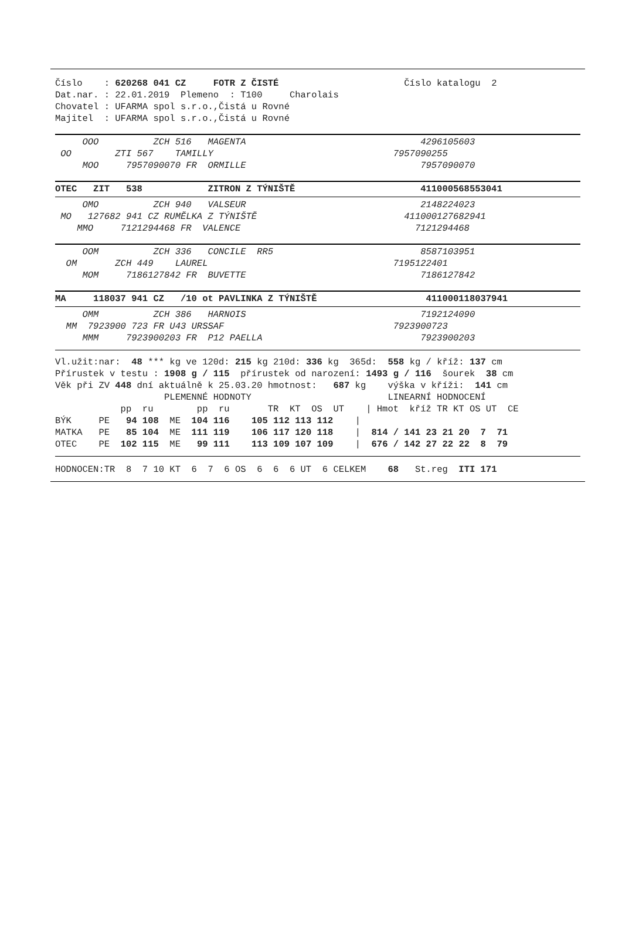Číslo    : 620268 041 CZ     FOTR Z ČISTÉ                       Číslo katalogu  2
Dat.nar. : 22.01.2019  Plemeno  : T100     Charolais
Chovatel : UFARMA spol s.r.o.,Čistá u Rovné
Majitel  : UFARMA spol s.r.o.,Čistá u Rovné
     OOO          ZCH 516   MAGENTA                                4296105603
 OO        ZTI 567    TAMILLY                                 7957090255
     MOO     7957090070 FR  ORMILLE                                7957090070
OTEC   ZIT   538            ZITRON Z TÝNIŠTĚ                       411000568553041
     OMO          ZCH 940   VALSEUR                                2148224023
 MO   127682 941 CZ RUMĚLKA Z TÝNIŠTĚ                           411000127682941
    MMO     7121294468 FR  VALENCE                                7121294468
     OOM          ZCH 336   CONCILE  RR5                           8587103951
  OM       ZCH 449    LAUREL                                  7195122401
     MOM     7186127842 FR  BUVETTE                                7186127842
MA     118037 941 CZ   /10 ot PAVLINKA Z TÝNIŠTĚ                    411000118037941
     OMM          ZCH 386   HARNOIS                                7192124090
  MM  7923900 723 FR U43 URSSAF                               7923900723
     MMM     7923900203 FR  P12 PAELLA                             7923900203
Vl.užit:nar:  48 *** kg ve 120d: 215 kg 210d: 336 kg  365d:  558 kg / kříž: 137 cm
Přírustek v testu : 1908 g / 115  přírustek od narození: 1493 g / 116  šourek  38 cm
Věk při ZV 448 dní aktuálně k 25.03.20 hmotnost:   687 kg    výška v kříži:  141 cm
                    PLEMENNÉ HODNOTY                         LINEARNÍ HODNOCENÍ
            pp  ru        pp  ru       TR  KT  OS  UT    | Hmot  kříž TR KT OS UT  CE
BÝK     PE   94 108  ME  104 116    105 112 113 112    |
MATKA   PE   85 104  ME  111 119    106 117 120 118    |  814 / 141 23 21 20  7  71
OTEC    PE  102 115  ME   99 111    113 109 107 109    |  676 / 142 27 22 22  8  79
HODNOCEN:TR  8  7 10 KT  6  7  6 OS  6  6  6 UT  6 CELKEM    68   St.reg  ITI 171